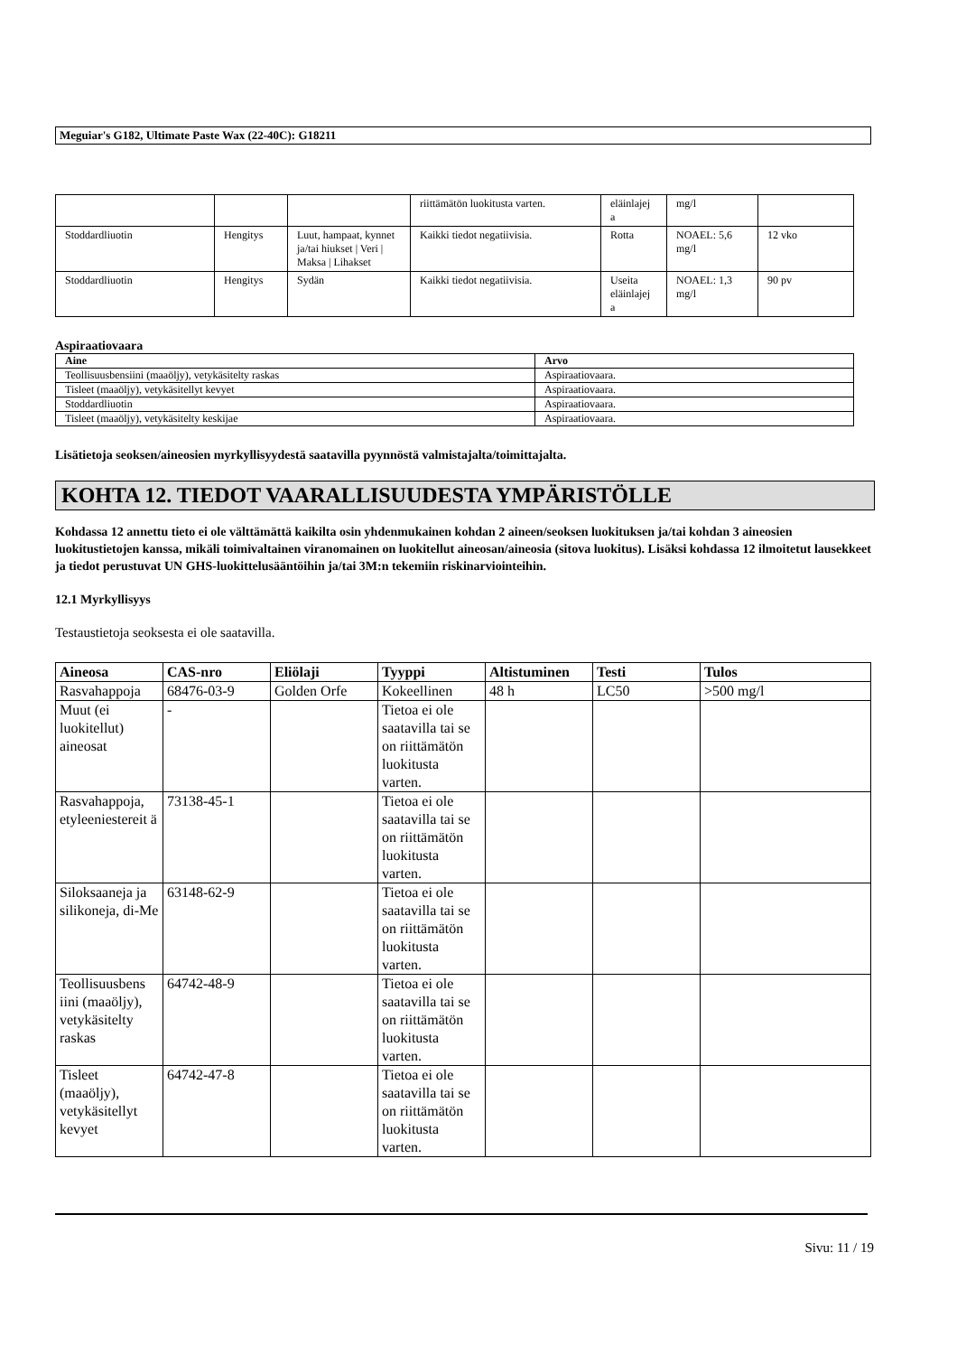Meguiar's G182, Ultimate Paste Wax (22-40C): G18211
| | | | riittämätön luokitusta varten. | eläinlajej a | mg/l | |
| Stoddardliuotin | Hengitys | Luut, hampaat, kynnet ja/tai hiukset / Veri / Maksa / Lihakset | Kaikki tiedot negatiivisia. | Rotta | NOAEL: 5,6 mg/l | 12 vko |
| Stoddardliuotin | Hengitys | Sydän | Kaikki tiedot negatiivisia. | Useita eläinlajej a | NOAEL: 1,3 mg/l | 90 pv |
Aspiraatiovaara
| Aine | Arvo |
| --- | --- |
| Teollisuusbensiini (maaöljy), vetykäsitelty raskas | Aspiraatiovaara. |
| Tisleet (maaöljy), vetykäsitellyt kevyet | Aspiraatiovaara. |
| Stoddardliuotin | Aspiraatiovaara. |
| Tisleet (maaöljy), vetykäsitelty keskijae | Aspiraatiovaara. |
Lisätietoja seoksen/aineosien myrkyllisyydestä saatavilla pyynnöstä valmistajalta/toimittajalta.
KOHTA 12. TIEDOT VAARALLISUUDESTA YMPÄRISTÖLLE
Kohdassa 12 annettu tieto ei ole välttämättä kaikilta osin yhdenmukainen kohdan 2 aineen/seoksen luokituksen ja/tai kohdan 3 aineosien luokitustietojen kanssa, mikäli toimivaltainen viranomainen on luokitellut aineosan/aineosia (sitova luokitus). Lisäksi kohdassa 12 ilmoitetut lausekkeet ja tiedot perustuvat UN GHS-luokittelusääntöihin ja/tai 3M:n tekemiin riskinarviointeihin.
12.1 Myrkyllisyys
Testaustietoja seoksesta ei ole saatavilla.
| Aineosa | CAS-nro | Eliölaji | Tyyppi | Altistuminen | Testi | Tulos |
| --- | --- | --- | --- | --- | --- | --- |
| Rasvahappoja | 68476-03-9 | Golden Orfe | Kokeellinen | 48 h | LC50 | >500 mg/l |
| Muut (ei luokitellut) aineosat | - | | Tietoa ei ole saatavilla tai se on riittämätön luokitusta varten. | | | |
| Rasvahappoja, etyleeniestereit ä | 73138-45-1 | | Tietoa ei ole saatavilla tai se on riittämätön luokitusta varten. | | | |
| Siloksaaneja ja silikoneja, di-Me | 63148-62-9 | | Tietoa ei ole saatavilla tai se on riittämätön luokitusta varten. | | | |
| Teollisuusbens iini (maaöljy), vetykäsitelty raskas | 64742-48-9 | | Tietoa ei ole saatavilla tai se on riittämätön luokitusta varten. | | | |
| Tisleet (maaöljy), vetykäsitellyt kevyet | 64742-47-8 | | Tietoa ei ole saatavilla tai se on riittämätön luokitusta varten. | | | |
Sivu: 11 / 19